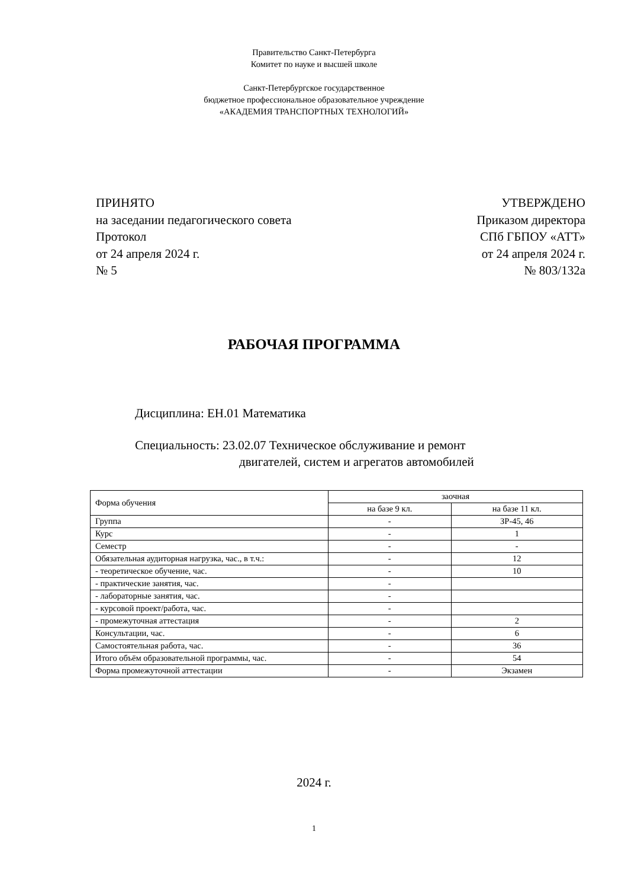Правительство Санкт-Петербурга
Комитет по науке и высшей школе
Санкт-Петербургское государственное
бюджетное профессиональное образовательное учреждение
«АКАДЕМИЯ ТРАНСПОРТНЫХ ТЕХНОЛОГИЙ»
ПРИНЯТО
на заседании педагогического совета
Протокол
от 24 апреля 2024 г.
№ 5
УТВЕРЖДЕНО
Приказом директора
СПб ГБПОУ «АТТ»
от 24 апреля 2024 г.
№ 803/132а
РАБОЧАЯ ПРОГРАММА
Дисциплина: ЕН.01 Математика
Специальность: 23.02.07 Техническое обслуживание и ремонт
двигателей, систем и агрегатов автомобилей
| Форма обучения | заочная | |
| --- | --- | --- |
| | на базе 9 кл. | на базе 11 кл. |
| Группа | - | ЗР-45, 46 |
| Курс | - | 1 |
| Семестр | - | - |
| Обязательная аудиторная нагрузка, час., в т.ч.: | - | 12 |
| - теоретическое обучение, час. | - | 10 |
| - практические занятия, час. | - | |
| - лабораторные занятия, час. | - | |
| - курсовой проект/работа, час. | - | |
| - промежуточная аттестация | - | 2 |
| Консультации, час. | - | 6 |
| Самостоятельная работа, час. | - | 36 |
| Итого объём образовательной программы, час. | - | 54 |
| Форма промежуточной аттестации | - | Экзамен |
2024 г.
1